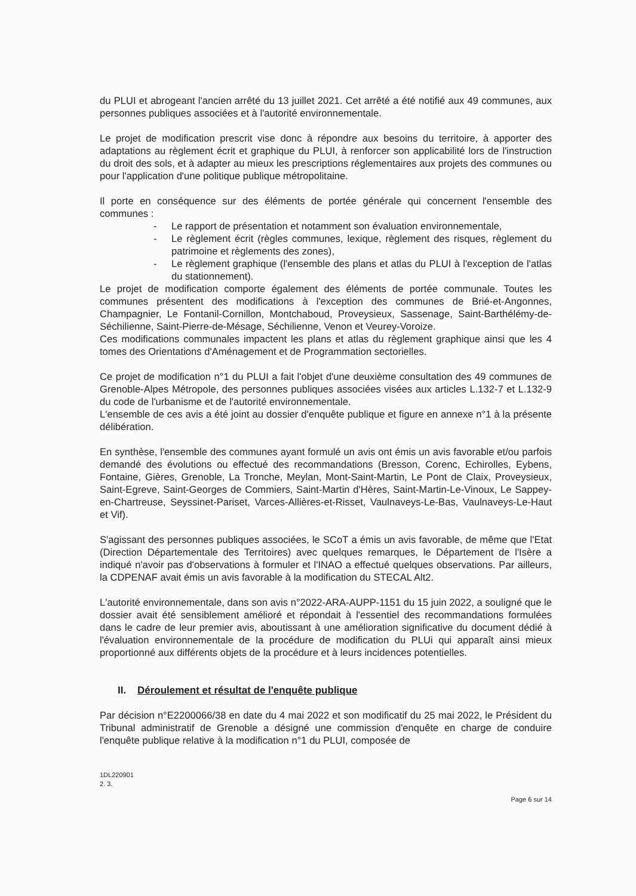du PLUI et abrogeant l'ancien arrêté du 13 juillet 2021. Cet arrêté a été notifié aux 49 communes, aux personnes publiques associées et à l'autorité environnementale.
Le projet de modification prescrit vise donc à répondre aux besoins du territoire, à apporter des adaptations au règlement écrit et graphique du PLUI, à renforcer son applicabilité lors de l'instruction du droit des sols, et à adapter au mieux les prescriptions réglementaires aux projets des communes ou pour l'application d'une politique publique métropolitaine.
Il porte en conséquence sur des éléments de portée générale qui concernent l'ensemble des communes :
- Le rapport de présentation et notamment son évaluation environnementale,
- Le règlement écrit (règles communes, lexique, règlement des risques, règlement du patrimoine et règlements des zones),
- Le règlement graphique (l'ensemble des plans et atlas du PLUI à l'exception de l'atlas du stationnement).
Le projet de modification comporte également des éléments de portée communale. Toutes les communes présentent des modifications à l'exception des communes de Brié-et-Angonnes, Champagnier, Le Fontanil-Cornillon, Montchaboud, Proveysieux, Sassenage, Saint-Barthélémy-de-Séchilienne, Saint-Pierre-de-Mésage, Séchilienne, Venon et Veurey-Voroize.
Ces modifications communales impactent les plans et atlas du règlement graphique ainsi que les 4 tomes des Orientations d'Aménagement et de Programmation sectorielles.
Ce projet de modification n°1 du PLUI a fait l'objet d'une deuxième consultation des 49 communes de Grenoble-Alpes Métropole, des personnes publiques associées visées aux articles L.132-7 et L.132-9 du code de l'urbanisme et de l'autorité environnementale.
L'ensemble de ces avis a été joint au dossier d'enquête publique et figure en annexe n°1 à la présente délibération.
En synthèse, l'ensemble des communes ayant formulé un avis ont émis un avis favorable et/ou parfois demandé des évolutions ou effectué des recommandations (Bresson, Corenc, Echirolles, Eybens, Fontaine, Gières, Grenoble, La Tronche, Meylan, Mont-Saint-Martin, Le Pont de Claix, Proveysieux, Saint-Egreve, Saint-Georges de Commiers, Saint-Martin d'Hères, Saint-Martin-Le-Vinoux, Le Sappey-en-Chartreuse, Seyssinet-Pariset, Varces-Allières-et-Risset, Vaulnaveys-Le-Bas, Vaulnaveys-Le-Haut et Vif).
S'agissant des personnes publiques associées, le SCoT a émis un avis favorable, de même que l'Etat (Direction Départementale des Territoires) avec quelques remarques, le Département de l'Isère a indiqué n'avoir pas d'observations à formuler et l'INAO a effectué quelques observations. Par ailleurs, la CDPENAF avait émis un avis favorable à la modification du STECAL Alt2.
L'autorité environnementale, dans son avis n°2022-ARA-AUPP-1151 du 15 juin 2022, a souligné que le dossier avait été sensiblement amélioré et répondait à l'essentiel des recommandations formulées dans le cadre de leur premier avis, aboutissant à une amélioration significative du document dédié à l'évaluation environnementale de la procédure de modification du PLUi qui apparaît ainsi mieux proportionné aux différents objets de la procédure et à leurs incidences potentielles.
II. Déroulement et résultat de l'enquête publique
Par décision n°E2200066/38 en date du 4 mai 2022 et son modificatif du 25 mai 2022, le Président du Tribunal administratif de Grenoble a désigné une commission d'enquête en charge de conduire l'enquête publique relative à la modification n°1 du PLUI, composée de
1DL220901
2. 3.
Page 6 sur 14